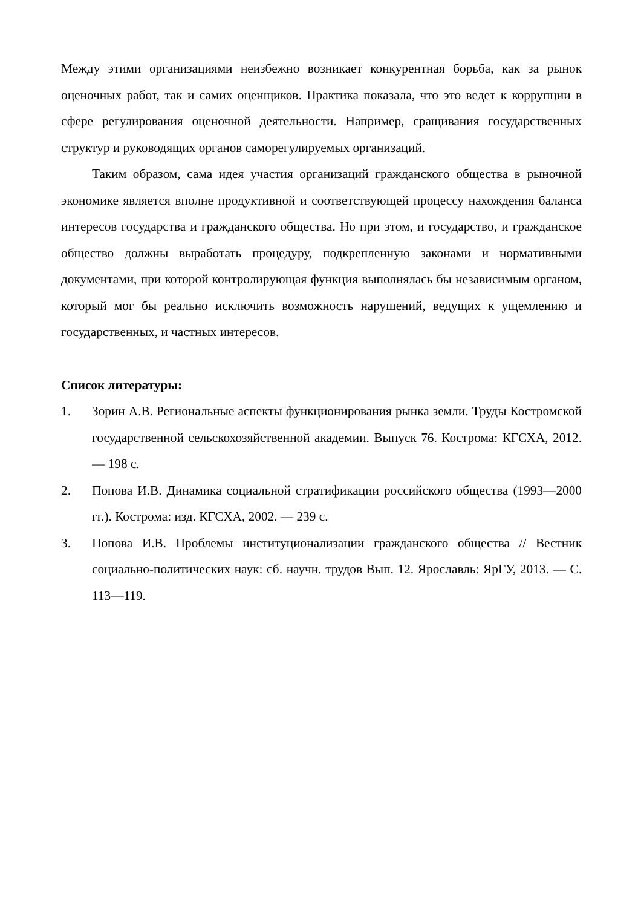Между этими организациями неизбежно возникает конкурентная борьба, как за рынок оценочных работ, так и самих оценщиков. Практика показала, что это ведет к коррупции в сфере регулирования оценочной деятельности. Например, сращивания государственных структур и руководящих органов саморегулируемых организаций.
Таким образом, сама идея участия организаций гражданского общества в рыночной экономике является вполне продуктивной и соответствующей процессу нахождения баланса интересов государства и гражданского общества. Но при этом, и государство, и гражданское общество должны выработать процедуру, подкрепленную законами и нормативными документами, при которой контролирующая функция выполнялась бы независимым органом, который мог бы реально исключить возможность нарушений, ведущих к ущемлению и государственных, и частных интересов.
Список литературы:
1. Зорин А.В. Региональные аспекты функционирования рынка земли. Труды Костромской государственной сельскохозяйственной академии. Выпуск 76. Кострома: КГСХА, 2012. — 198 с.
2. Попова И.В. Динамика социальной стратификации российского общества (1993—2000 гг.). Кострома: изд. КГСХА, 2002. — 239 с.
3. Попова И.В. Проблемы институционализации гражданского общества // Вестник социально-политических наук: сб. научн. трудов Вып. 12. Ярославль: ЯрГУ, 2013. — С. 113—119.